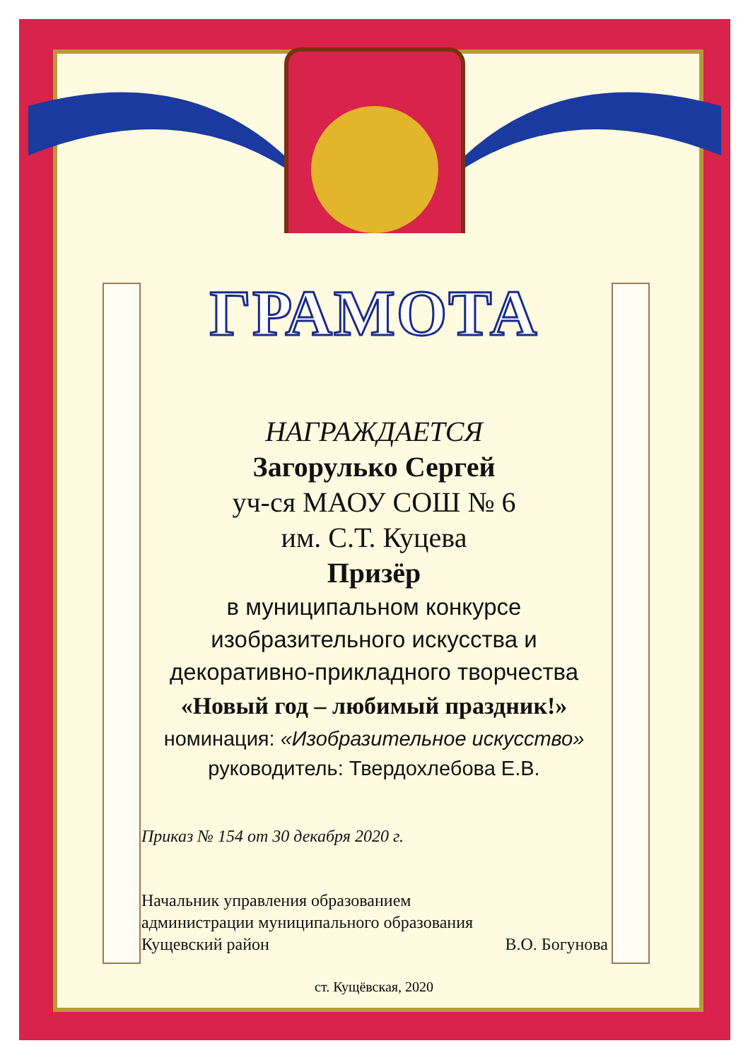ГРАМОТА
НАГРАЖДАЕТСЯ
Загорулько Сергей
уч-ся МАОУ СОШ № 6
им. С.Т. Куцева
Призёр
в муниципальном конкурсе
изобразительного искусства и
декоративно-прикладного творчества
«Новый год – любимый праздник!»
номинация: «Изобразительное искусство»
руководитель: Твердохлебова Е.В.
Приказ № 154 от 30 декабря 2020 г.
Начальник управления образованием
администрации муниципального образования
Кущевский район В.О. Богунова
ст. Кущёвская, 2020